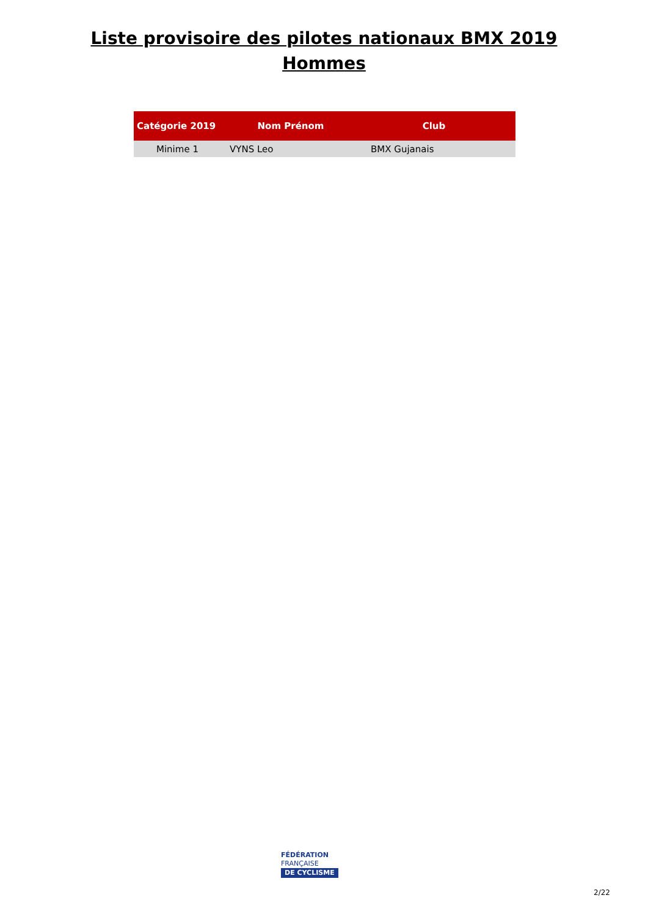Liste provisoire des pilotes nationaux BMX 2019
Hommes
| Catégorie 2019 | Nom Prénom | Club |
| --- | --- | --- |
| Minime 1 | VYNS Leo | BMX Gujanais |
FÉDÉRATION
FRANÇAISE
DE CYCLISME
2/22